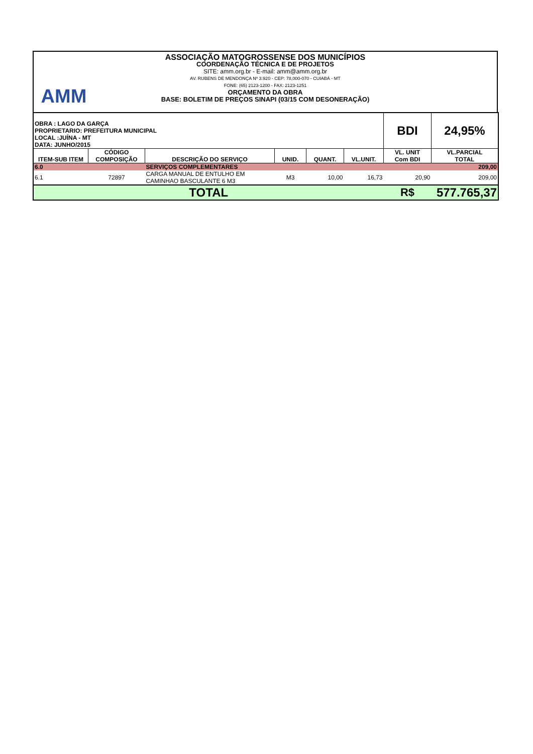AMM
ASSOCIAÇÃO MATOGROSSENSE DOS MUNICÍPIOS
COORDENAÇÃO TÉCNICA E DE PROJETOS
SITE: amm.org.br - E-mail: amm@amm.org.br
AV. RUBENS DE MENDONÇA Nº 3.920 - CEP: 78,000-070 - CUIABÁ - MT
FONE: (65) 2123-1200 - FAX: 2123-1251
ORÇAMENTO DA OBRA
BASE: BOLETIM DE PREÇOS SINAPI (03/15 COM DESONERAÇÃO)
| OBRA : LAGO DA GARÇA PROPRIETARIO: PREFEITURA MUNICIPAL LOCAL :JUÍNA - MT DATA: JUNHO/2015 | | | | | | BDI | 24,95% |
| ITEM-SUB ITEM | CÓDIGO COMPOSIÇÃO | DESCRIÇÃO DO SERVIÇO | UNID. | QUANT. | VL.UNIT. | VL. UNIT Com BDI | VL.PARCIAL TOTAL |
| 6.0 | | SERVIÇOS COMPLEMENTARES | | | | | 209,00 |
| 6.1 | 72897 | CARGA MANUAL DE ENTULHO EM CAMINHAO BASCULANTE 6 M3 | M3 | 10,00 | 16,73 | 20,90 | 209,00 |
| TOTAL | | | | | | R$ | 577.765,37 |